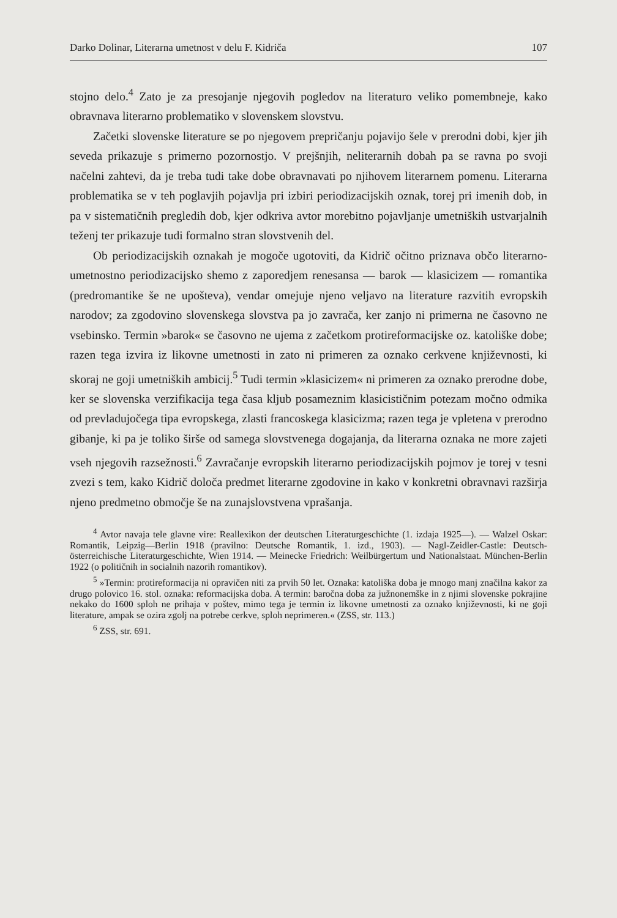Darko Dolinar, Literarna umetnost v delu F. Kidriča 107
stojno delo.<sup>4</sup> Zato je za presojanje njegovih pogledov na literaturo veliko pomembneje, kako obravnava literarno problematiko v slovenskem slovstvu.
Začetki slovenske literature se po njegovem prepričanju pojavijo šele v prerodni dobi, kjer jih seveda prikazuje s primerno pozornostjo. V prejšnjih, neliterarnih dobah pa se ravna po svoji načelni zahtevi, da je treba tudi take dobe obravnavati po njihovem literarnem pomenu. Literarna problematika se v teh poglavjih pojavlja pri izbiri periodizacijskih oznak, torej pri imenih dob, in pa v sistematičnih pregledih dob, kjer odkriva avtor morebitno pojavljanje umetniških ustvarjalnih teženj ter prikazuje tudi formalno stran slovstvenih del.
Ob periodizacijskih oznakah je mogoče ugotoviti, da Kidrič očitno priznava občo literarno-umetnostno periodizacijsko shemo z zaporedjem renesansa — barok — klasicizem — romantika (predromantike še ne upošteva), vendar omejuje njeno veljavo na literature razvitih evropskih narodov; za zgodovino slovenskega slovstva pa jo zavrača, ker zanjo ni primerna ne časovno ne vsebinsko. Termin »barok« se časovno ne ujema z začetkom protireformacijske oz. katoliške dobe; razen tega izvira iz likovne umetnosti in zato ni primeren za oznako cerkvene književnosti, ki skoraj ne goji umetniških ambicij.<sup>5</sup> Tudi termin »klasicizem« ni primeren za oznako prerodne dobe, ker se slovenska verzifikacija tega časa kljub posameznim klasicističnim potezam močno odmika od prevladujočega tipa evropskega, zlasti francoskega klasicizma; razen tega je vpletena v prerodno gibanje, ki pa je toliko širše od samega slovstvenega dogajanja, da literarna oznaka ne more zajeti vseh njegovih razsežnosti.<sup>6</sup> Zavračanje evropskih literarno periodizacijskih pojmov je torej v tesni zvezi s tem, kako Kidrič določa predmet literarne zgodovine in kako v konkretni obravnavi razširja njeno predmetno območje še na zunajslovstvena vprašanja.
<sup>4</sup> Avtor navaja tele glavne vire: Reallexikon der deutschen Literaturgeschichte (1. izdaja 1925—). — Walzel Oskar: Romantik, Leipzig—Berlin 1918 (pravilno: Deutsche Romantik, 1. izd., 1903). — Nagl-Zeidler-Castle: Deutsch-österreichische Literaturgeschichte, Wien 1914. — Meinecke Friedrich: Weilbürgertum und Nationalstaat. München-Berlin 1922 (o političnih in socialnih nazorih romantikov).
<sup>5</sup> »Termin: protireformacija ni opravičen niti za prvih 50 let. Oznaka: katoliška doba je mnogo manj značilna kakor za drugo polovico 16. stol. oznaka: reformacijska doba. A termin: baročna doba za južnonemške in z njimi slovenske pokrajine nekako do 1600 sploh ne prihaja v poštev, mimo tega je termin iz likovne umetnosti za oznako književnosti, ki ne goji literature, ampak se ozira zgolj na potrebe cerkve, sploh neprimeren.« (ZSS, str. 113.)
<sup>6</sup> ZSS, str. 691.